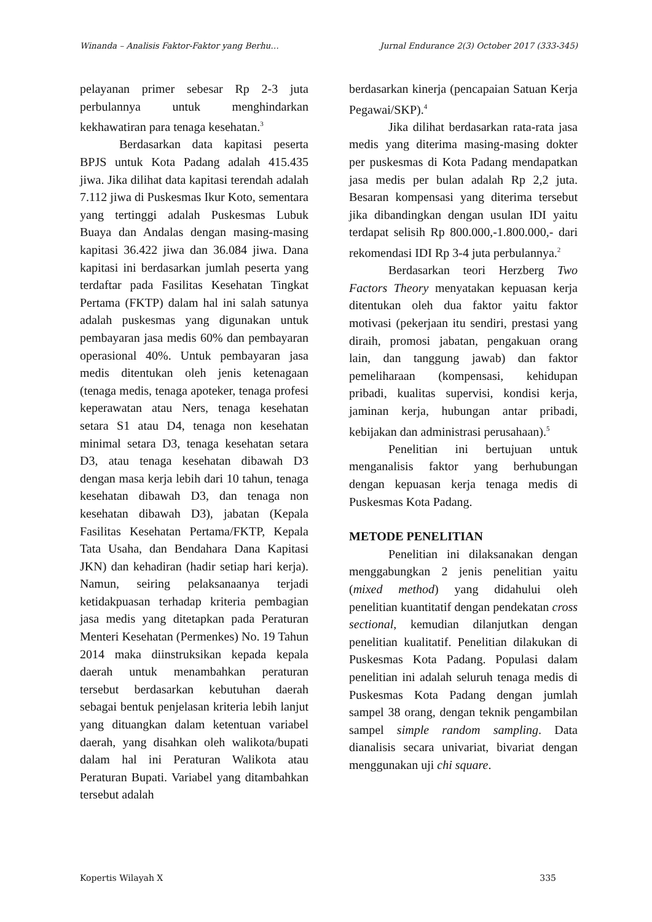Winanda – Analisis Faktor-Faktor yang Berhu… Jurnal Endurance 2(3) October 2017 (333-345)
pelayanan primer sebesar Rp 2-3 juta perbulannya untuk menghindarkan kekhawatiran para tenaga kesehatan.<sup>3</sup>
Berdasarkan data kapitasi peserta BPJS untuk Kota Padang adalah 415.435 jiwa. Jika dilihat data kapitasi terendah adalah 7.112 jiwa di Puskesmas Ikur Koto, sementara yang tertinggi adalah Puskesmas Lubuk Buaya dan Andalas dengan masing-masing kapitasi 36.422 jiwa dan 36.084 jiwa. Dana kapitasi ini berdasarkan jumlah peserta yang terdaftar pada Fasilitas Kesehatan Tingkat Pertama (FKTP) dalam hal ini salah satunya adalah puskesmas yang digunakan untuk pembayaran jasa medis 60% dan pembayaran operasional 40%. Untuk pembayaran jasa medis ditentukan oleh jenis ketenagaan (tenaga medis, tenaga apoteker, tenaga profesi keperawatan atau Ners, tenaga kesehatan setara S1 atau D4, tenaga non kesehatan minimal setara D3, tenaga kesehatan setara D3, atau tenaga kesehatan dibawah D3 dengan masa kerja lebih dari 10 tahun, tenaga kesehatan dibawah D3, dan tenaga non kesehatan dibawah D3), jabatan (Kepala Fasilitas Kesehatan Pertama/FKTP, Kepala Tata Usaha, dan Bendahara Dana Kapitasi JKN) dan kehadiran (hadir setiap hari kerja). Namun, seiring pelaksanaanya terjadi ketidakpuasan terhadap kriteria pembagian jasa medis yang ditetapkan pada Peraturan Menteri Kesehatan (Permenkes) No. 19 Tahun 2014 maka diinstruksikan kepada kepala daerah untuk menambahkan peraturan tersebut berdasarkan kebutuhan daerah sebagai bentuk penjelasan kriteria lebih lanjut yang dituangkan dalam ketentuan variabel daerah, yang disahkan oleh walikota/bupati dalam hal ini Peraturan Walikota atau Peraturan Bupati. Variabel yang ditambahkan tersebut adalah
berdasarkan kinerja (pencapaian Satuan Kerja Pegawai/SKP).<sup>4</sup>
Jika dilihat berdasarkan rata-rata jasa medis yang diterima masing-masing dokter per puskesmas di Kota Padang mendapatkan jasa medis per bulan adalah Rp 2,2 juta. Besaran kompensasi yang diterima tersebut jika dibandingkan dengan usulan IDI yaitu terdapat selisih Rp 800.000,-1.800.000,- dari rekomendasi IDI Rp 3-4 juta perbulannya.<sup>2</sup>
Berdasarkan teori Herzberg Two Factors Theory menyatakan kepuasan kerja ditentukan oleh dua faktor yaitu faktor motivasi (pekerjaan itu sendiri, prestasi yang diraih, promosi jabatan, pengakuan orang lain, dan tanggung jawab) dan faktor pemeliharaan (kompensasi, kehidupan pribadi, kualitas supervisi, kondisi kerja, jaminan kerja, hubungan antar pribadi, kebijakan dan administrasi perusahaan).<sup>5</sup>
Penelitian ini bertujuan untuk menganalisis faktor yang berhubungan dengan kepuasan kerja tenaga medis di Puskesmas Kota Padang.
METODE PENELITIAN
Penelitian ini dilaksanakan dengan menggabungkan 2 jenis penelitian yaitu (mixed method) yang didahului oleh penelitian kuantitatif dengan pendekatan cross sectional, kemudian dilanjutkan dengan penelitian kualitatif. Penelitian dilakukan di Puskesmas Kota Padang. Populasi dalam penelitian ini adalah seluruh tenaga medis di Puskesmas Kota Padang dengan jumlah sampel 38 orang, dengan teknik pengambilan sampel simple random sampling. Data dianalisis secara univariat, bivariat dengan menggunakan uji chi square.
Kopertis Wilayah X 335